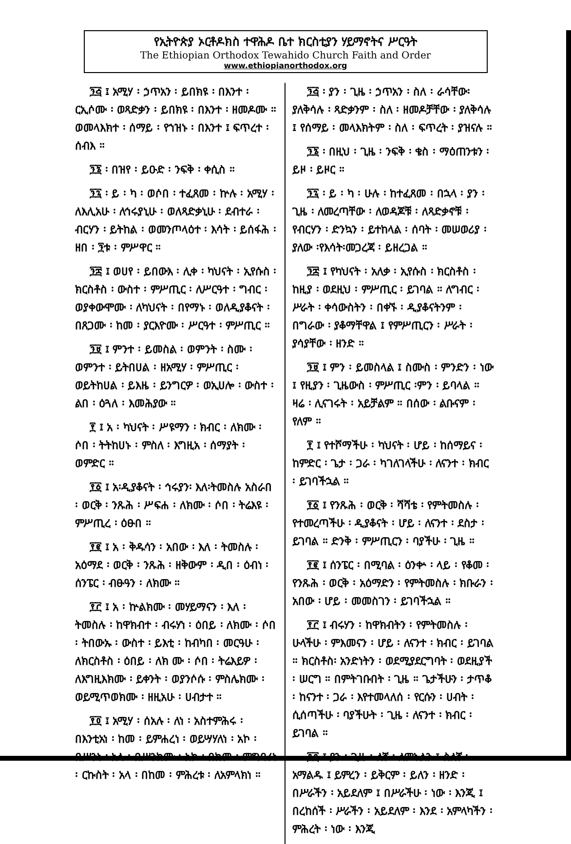የኢትዮጵያ ኦርቶዶክስ ተዋሕዶ ቤተ ክርስቲያን ሃይማኖትና ሥርዓት
The Ethiopian Orthodox Tewahido Church Faith and Order
www.ethiopianorthodox.org
፺፭ ፤ አሚሃ ፡ ኃጥአን ፡ ይበክዩ ፡ በእንተ ፡ ርኢሶሙ ፡ ወጻድቃን ፡ ይበክዩ ፡ በእንተ ፡ ዘመዶሙ ። ወመላእክተ ፡ ሰማይ ፡ የኀዝኑ ፡ በእንተ ፤ ፍጥረተ ፡ ሰብእ ።
፺፮ ፡ በዝየ ፡ ይዑድ ፡ ንፍቅ ፡ ቀሲስ ።
፺፯ ፡ ይ ፡ ካ ፡ ወሶበ ፡ ተፈጸመ ፡ ኵሉ ፡ አሚሃ ፡ ለእሊአሁ ፡ ለኅሩያኒሁ ፡ ወለጻድቃኒሁ ፡ ደብተራ ፡ ብርሃን ፡ ይትከል ፡ ወመንጦላዕተ ፡ እሳት ፡ ይሰፋሕ ፡ ዘበ ፡ ፺ቱ ፡ ምሥዋር ።
፺፰ ፤ ወሀየ ፡ ይበውእ ፡ ሊቀ ፡ ካህናት ፡ ኢየሱስ ፡ ክርስቶስ ፡ ውስተ ፡ ምሥጢር ፡ ለሥርዓተ ፡ ግብር ፡ ወያቀውሞሙ ፡ ለካህናት ፡ በየማኑ ፡ ወለዲያቆናት ፡ በጸጋሙ ፡ ከመ ፡ ያርእዮሙ ፡ ሥርዓተ ፡ ምሥጢር ።
፺፱ ፤ ምንተ ፡ ይመስል ፡ ወምንት ፡ ስሙ ፡ ወምንተ ፡ ይትበሀል ፡ ዘአሚሃ ፡ ምሥጢር ፡ ወይትከሀል ፡ ይእዜ ፡ ይንግርዎ ፡ ወኢሀሎ ፡ ውስተ ፡ ልበ ፡ ዕጓለ ፡ እመሕያው ።
፻ ፤ አ ፡ ካህናት ፡ ሥዩማን ፡ ክብር ፡ ለክሙ ፡ ሶበ ፡ ትትከሀኑ ፡ ምስለ ፡ እግዚአ ፡ ሰማያት ፡ ወምድር ።
፻፩ ፤ አ፡ዲያቆናት ፡ ኅሩያን፡ እለ፡ትመስሉ አስራበ ፡ ወርቅ ፡ ንጹሕ ፡ ሥፍሐ ፡ ለክሙ ፡ ሶበ ፡ ትሬእዩ ፡ ምሥጢረ ፡ ዕፁበ ።
፻፪ ፤ አ ፡ ቅዱሳን ፡ አበው ፡ እለ ፡ ትመስሉ ፡ አዕማደ ፡ ወርቅ ፡ ንጹሕ ፡ ዘቅውም ፡ ዲበ ፡ ዕብነ ፡ ሰንፔር ፡ ብፁዓን ፡ ለክሙ ።
፻፫ ፤ አ ፡ ኵልክሙ ፡ መሃይማናን ፡ እለ ፡ ትመስሉ ፡ ከዋክብተ ፡ ብሩሃነ ፡ ዕበይ ፡ ለክሙ ፡ ሶበ ፡ ትበውኡ ፡ ውስተ ፡ ይእቲ ፡ ከብካበ ፡ መርዓሁ ፡ ለክርስቶስ ፡ ዕበይ ፡ ለክ ሙ ፡ ሶበ ፡ ትሬእይዎ ፡ ለእግዚእክሙ ፡ ይቀንት ፡ ወያንሶሱ ፡ ምስሌክሙ ፡ ወይሚጥወክሙ ፡ ዘዚአሁ ፡ ሀብታተ ።
፻፬ ፤ አሚሃ ፡ ሰአሉ ፡ ለነ ፡ አስተምሕሩ ፡ በእንቲአነ ፡ ከመ ፡ ይምሐረነ ፡ ወይሣሃለነ ፡ አኮ ፡ በሥንነ ፡ አላ ፡ በሥንክሙ ፡ አኮ ፡ በከመ ፡ ምግባሪነ ፡ ርኩስት ፡ አላ ፡ በከመ ፡ ምሕረቱ ፡ ለአምላክነ ።
፺፭ ፡ ያን ፡ ጊዜ ፡ ኃጥአን ፡ ስለ ፡ ራሳቸው፡ ያለቅሳሉ ፡ ጻድቃንም ፡ ስለ ፡ ዘመዶቻቸው ፡ ያለቅሳሉ ፤ የሰማይ ፡ መላእክትም ፡ ስለ ፡ ፍጥረት ፡ ያዝናሉ ።
፺፮ ፡ በዚህ ፡ ጊዜ ፡ ንፍቅ ፡ ቄስ ፡ ማዕጠንቱን ፡ ይዞ ፡ ይዞር ።
፺፯ ፡ ይ ፡ ካ ፡ ሁሉ ፡ ከተፈጸመ ፡ በኋላ ፡ ያን ፡ ጊዜ ፡ ለመረጣቸው ፡ ለወዳጆቹ ፡ ለጻድቃኖቹ ፡ የብርሃን ፡ ድንኳን ፡ ይተከላል ፡ ሰባት ፡ መሠወሪያ ፡ ያለው ፡የእሳት፡መጋረጃ ፡ ይዘረጋል ።
፺፰ ፤ የካህናት ፡ አለቃ ፡ ኢየሱስ ፡ ክርስቶስ ፡ ከዚያ ፡ ወደዚህ ፡ ምሥጢር ፡ ይገባል ። ለግብር ፡ ሥራት ፡ ቀሳውስትን ፡ በቀኙ ፡ ዲያቆናትንም ፡ በግራው ፡ ያቆማቸዋል ፤ የምሥጢርን ፡ ሥራት ፡ ያሳያቸው ፡ ዘንድ ።
፺፱ ፤ ምን ፡ ይመስላል ፤ ስሙስ ፡ ምንድን ፡ ነው ፤ የዚያን ፡ ጊዜውስ ፡ ምሥጢር ፡ምን ፡ ይባላል ። ዛሬ ፡ ሊናገሩት ፡ አይቻልም ። በሰው ፡ ልቡናም ፡ የለም ።
፻ ፤ የተሾማችሁ ፡ ካህናት ፡ ሆይ ፡ ከሰማይና ፡ ከምድር ፡ ጌታ ፡ ጋራ ፡ ካገለገላችሁ ፡ ለናንተ ፡ ክብር ፡ ይገባችኋል ።
፻፩ ፤ የንጹሕ ፡ ወርቅ ፡ ሻሻቴ ፡ የምትመስሉ ፡ የተመረጣችሁ ፡ ዲያቆናት ፡ ሆይ ፡ ለናንተ ፡ ደስታ ፡ ይገባል ። ድንቅ ፡ ምሥጢርን ፡ ባያችሁ ፡ ጊዜ ።
፻፪ ፤ ሰንፔር ፡ በሚባል ፡ ዕንቍ ፡ ላይ ፡ የቆመ ፡ የንጹሕ ፡ ወርቅ ፡ አዕማድን ፡ የምትመስሉ ፡ ክቡራን ፡ አበው ፡ ሆይ ፡ መመስገን ፡ ይገባችኋል ።
፻፫ ፤ ብሩሃን ፡ ከዋክብትን ፡ የምትመስሉ ፡ ሁላችሁ ፡ ምእመናን ፡ ሆይ ፡ ለናንተ ፡ ክብር ፡ ይገባል ። ክርስቶስ፡ አንድነትን ፡ ወደሚያደርግባት ፡ ወደዚያች ፡ ሠርግ ። በምትገቡበት ፡ ጊዜ ። ጌታችሁን ፡ ታጥቆ ፡ ከናንተ ፡ ጋራ ፡ እየተመላለሰ ፡ የርሱን ፡ ሀብት ፡ ሲሰጣችሁ ፡ ባያችሁት ፡ ጊዜ ፡ ለናንተ ፡ ክብር ፡ ይገባል ።
፻፬ ፤ ያን ፡ ጊዜ ፡ ለኛ ፡ ለምኑልን ፤ ስለኛ ፡ አማልዱ ፤ ይምረን ፡ ይቅርም ፡ ይለን ፡ ዘንድ ፡ በሥራችን ፡ አይደለም ፤ በሥራችሁ ፡ ነው ፡ እንጂ ፤ በረከሰች ፡ ሥራችን ፡ አይደለም ፡ እንደ ፡ አምላካችን ፡ ምሕረት ፡ ነው ፡ እንጂ